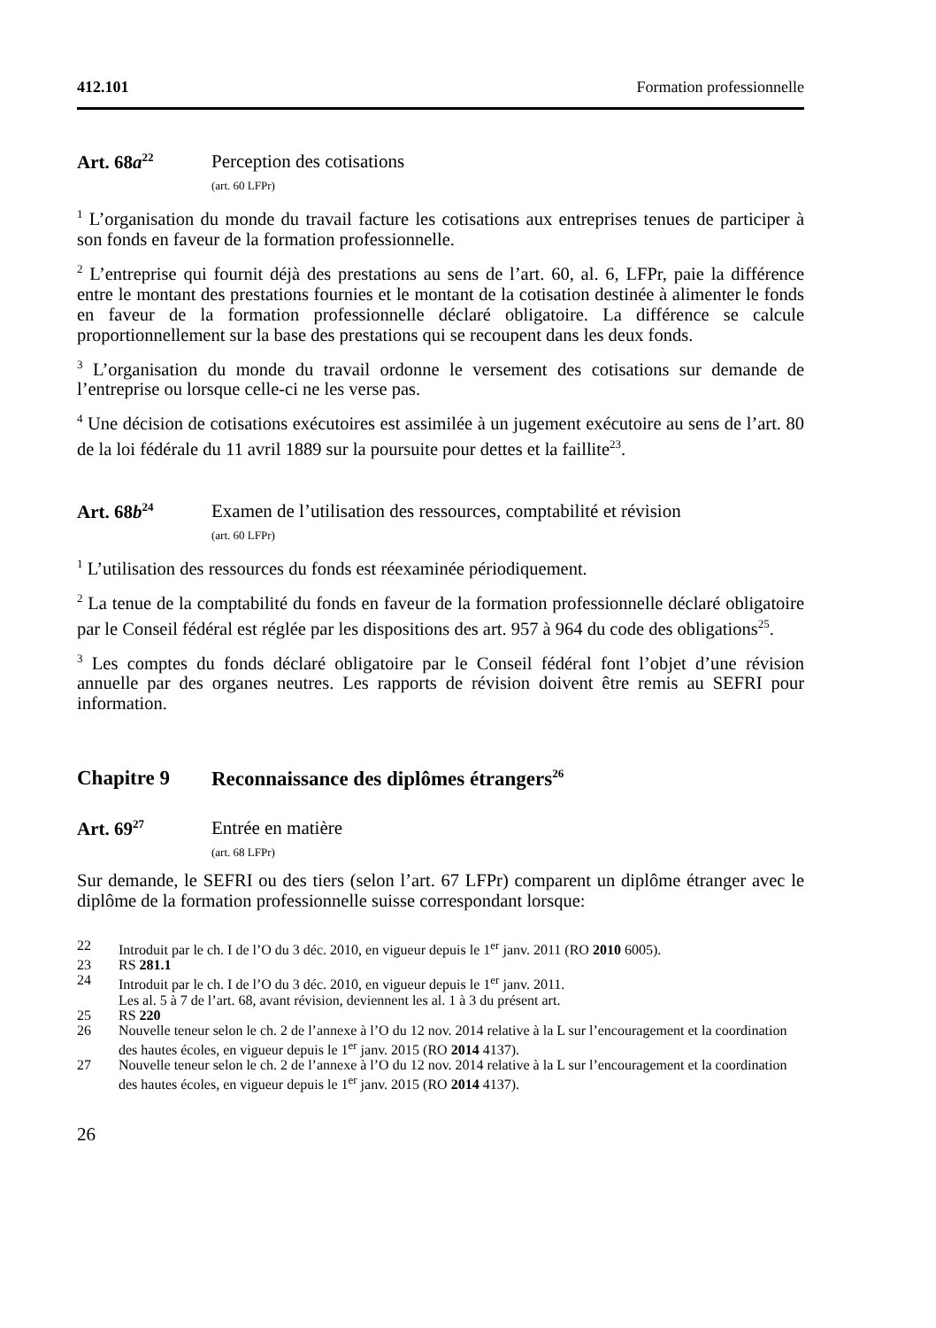412.101 Formation professionnelle
Art. 68a<sup>22</sup>
Perception des cotisations
(art. 60 LFPr)
<sup>1</sup> L’organisation du monde du travail facture les cotisations aux entreprises tenues de participer à son fonds en faveur de la formation professionnelle.
<sup>2</sup> L’entreprise qui fournit déjà des prestations au sens de l’art. 60, al. 6, LFPr, paie la différence entre le montant des prestations fournies et le montant de la cotisation destinée à alimenter le fonds en faveur de la formation professionnelle déclaré obligatoire. La différence se calcule proportionnellement sur la base des prestations qui se recoupent dans les deux fonds.
<sup>3</sup> L’organisation du monde du travail ordonne le versement des cotisations sur demande de l’entreprise ou lorsque celle-ci ne les verse pas.
<sup>4</sup> Une décision de cotisations exécutoires est assimilée à un jugement exécutoire au sens de l’art. 80 de la loi fédérale du 11 avril 1889 sur la poursuite pour dettes et la faillite<sup>23</sup>.
Art. 68b<sup>24</sup>
Examen de l’utilisation des ressources, comptabilité et révision
(art. 60 LFPr)
<sup>1</sup> L’utilisation des ressources du fonds est réexaminée périodiquement.
<sup>2</sup> La tenue de la comptabilité du fonds en faveur de la formation professionnelle déclaré obligatoire par le Conseil fédéral est réglée par les dispositions des art. 957 à 964 du code des obligations<sup>25</sup>.
<sup>3</sup> Les comptes du fonds déclaré obligatoire par le Conseil fédéral font l’objet d’une révision annuelle par des organes neutres. Les rapports de révision doivent être remis au SEFRI pour information.
Chapitre 9 Reconnaissance des diplômes étrangers<sup>26</sup>
Art. 69<sup>27</sup>
Entrée en matière
(art. 68 LFPr)
Sur demande, le SEFRI ou des tiers (selon l’art. 67 LFPr) comparent un diplôme étranger avec le diplôme de la formation professionnelle suisse correspondant lorsque:
22 Introduit par le ch. I de l’O du 3 déc. 2010, en vigueur depuis le 1<sup>er</sup> janv. 2011 (RO 2010 6005).
23 RS 281.1
24 Introduit par le ch. I de l’O du 3 déc. 2010, en vigueur depuis le 1<sup>er</sup> janv. 2011.
Les al. 5 à 7 de l’art. 68, avant révision, deviennent les al. 1 à 3 du présent art.
25 RS 220
26 Nouvelle teneur selon le ch. 2 de l’annexe à l’O du 12 nov. 2014 relative à la L sur l’encouragement et la coordination des hautes écoles, en vigueur depuis le 1<sup>er</sup> janv. 2015 (RO 2014 4137).
27 Nouvelle teneur selon le ch. 2 de l’annexe à l’O du 12 nov. 2014 relative à la L sur l’encouragement et la coordination des hautes écoles, en vigueur depuis le 1<sup>er</sup> janv. 2015 (RO 2014 4137).
26